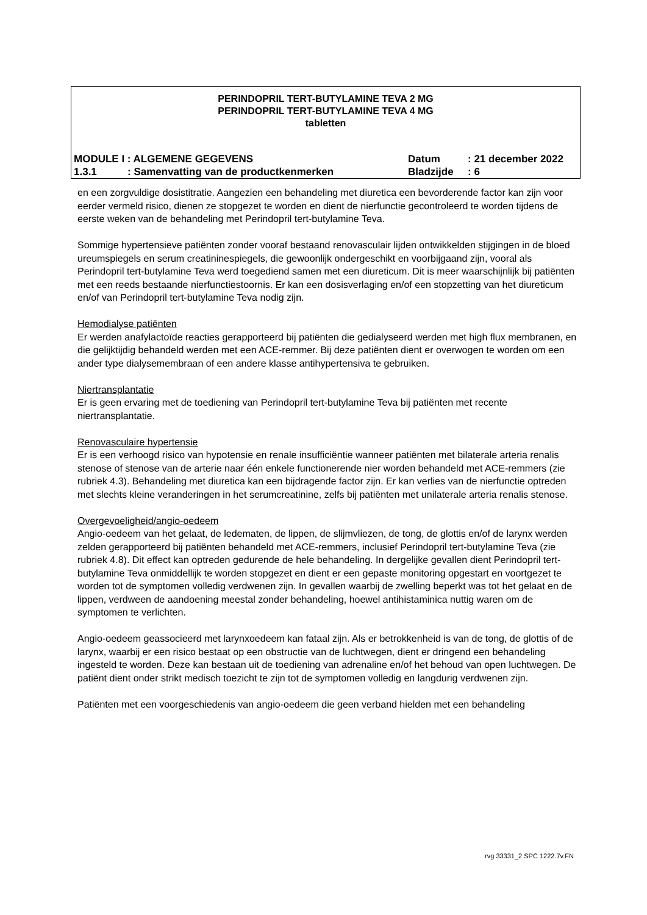PERINDOPRIL TERT-BUTYLAMINE TEVA 2 MG
PERINDOPRIL TERT-BUTYLAMINE TEVA 4 MG
tabletten
| MODULE I : ALGEMENE GEGEVENS | | Datum | : 21 december 2022 |
| 1.3.1 | : Samenvatting van de productkenmerken | Bladzijde | : 6 |
en een zorgvuldige dosistitratie. Aangezien een behandeling met diuretica een bevorderende factor kan zijn voor eerder vermeld risico, dienen ze stopgezet te worden en dient de nierfunctie gecontroleerd te worden tijdens de eerste weken van de behandeling met Perindopril tert-butylamine Teva.
Sommige hypertensieve patiënten zonder vooraf bestaand renovasculair lijden ontwikkelden stijgingen in de bloed ureumspiegels en serum creatininespiegels, die gewoonlijk ondergeschikt en voorbijgaand zijn, vooral als Perindopril tert-butylamine Teva werd toegediend samen met een diureticum. Dit is meer waarschijnlijk bij patiënten met een reeds bestaande nierfunctiestoornis. Er kan een dosisverlaging en/of een stopzetting van het diureticum en/of van Perindopril tert-butylamine Teva nodig zijn.
Hemodialyse patiënten
Er werden anafylactoïde reacties gerapporteerd bij patiënten die gedialyseerd werden met high flux membranen, en die gelijktijdig behandeld werden met een ACE-remmer. Bij deze patiënten dient er overwogen te worden om een ander type dialysemembraan of een andere klasse antihypertensiva te gebruiken.
Niertransplantatie
Er is geen ervaring met de toediening van Perindopril tert-butylamine Teva bij patiënten met recente niertransplantatie.
Renovasculaire hypertensie
Er is een verhoogd risico van hypotensie en renale insufficiëntie wanneer patiënten met bilaterale arteria renalis stenose of stenose van de arterie naar één enkele functionerende nier worden behandeld met ACE-remmers (zie rubriek 4.3). Behandeling met diuretica kan een bijdragende factor zijn. Er kan verlies van de nierfunctie optreden met slechts kleine veranderingen in het serumcreatinine, zelfs bij patiënten met unilaterale arteria renalis stenose.
Overgevoeligheid/angio-oedeem
Angio-oedeem van het gelaat, de ledematen, de lippen, de slijmvliezen, de tong, de glottis en/of de larynx werden zelden gerapporteerd bij patiënten behandeld met ACE-remmers, inclusief Perindopril tert-butylamine Teva (zie rubriek 4.8). Dit effect kan optreden gedurende de hele behandeling. In dergelijke gevallen dient Perindopril tert-butylamine Teva onmiddellijk te worden stopgezet en dient er een gepaste monitoring opgestart en voortgezet te worden tot de symptomen volledig verdwenen zijn. In gevallen waarbij de zwelling beperkt was tot het gelaat en de lippen, verdween de aandoening meestal zonder behandeling, hoewel antihistaminica nuttig waren om de symptomen te verlichten.
Angio-oedeem geassocieerd met larynxoedeem kan fataal zijn. Als er betrokkenheid is van de tong, de glottis of de larynx, waarbij er een risico bestaat op een obstructie van de luchtwegen, dient er dringend een behandeling ingesteld te worden. Deze kan bestaan uit de toediening van adrenaline en/of het behoud van open luchtwegen. De patiënt dient onder strikt medisch toezicht te zijn tot de symptomen volledig en langdurig verdwenen zijn.
Patiënten met een voorgeschiedenis van angio-oedeem die geen verband hielden met een behandeling
rvg 33331_2 SPC 1222.7v.FN